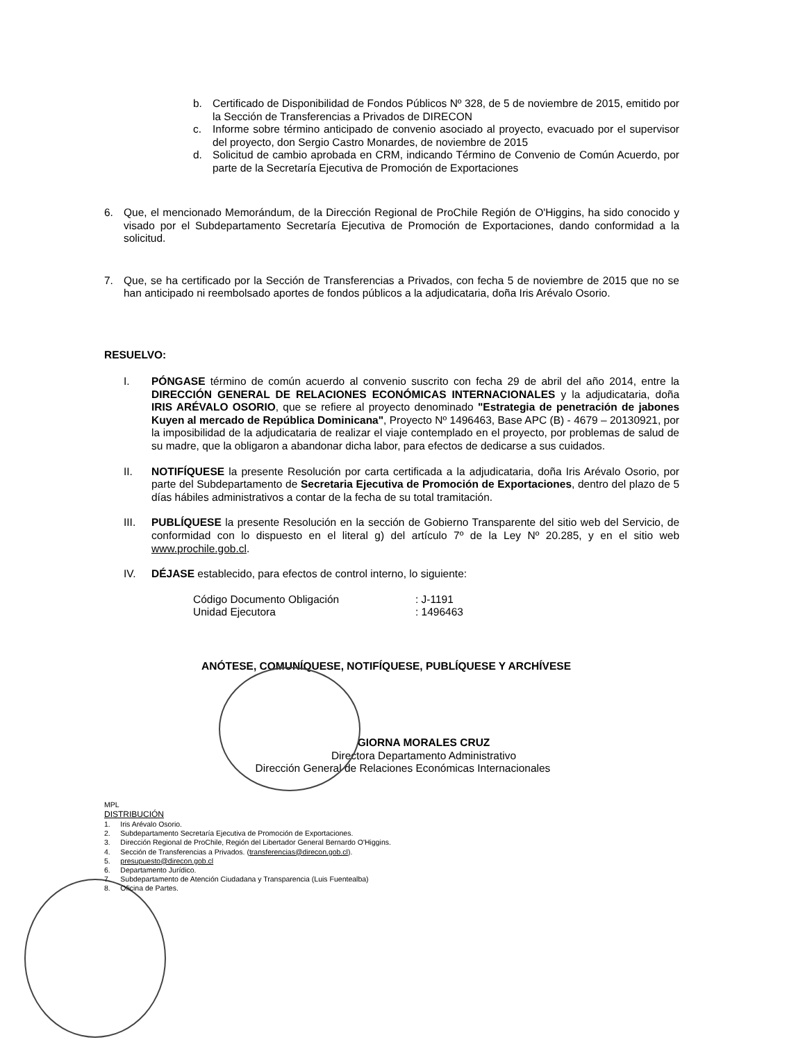b. Certificado de Disponibilidad de Fondos Públicos Nº 328, de 5 de noviembre de 2015, emitido por la Sección de Transferencias a Privados de DIRECON
c. Informe sobre término anticipado de convenio asociado al proyecto, evacuado por el supervisor del proyecto, don Sergio Castro Monardes, de noviembre de 2015
d. Solicitud de cambio aprobada en CRM, indicando Término de Convenio de Común Acuerdo, por parte de la Secretaría Ejecutiva de Promoción de Exportaciones
6. Que, el mencionado Memorándum, de la Dirección Regional de ProChile Región de O'Higgins, ha sido conocido y visado por el Subdepartamento Secretaría Ejecutiva de Promoción de Exportaciones, dando conformidad a la solicitud.
7. Que, se ha certificado por la Sección de Transferencias a Privados, con fecha 5 de noviembre de 2015 que no se han anticipado ni reembolsado aportes de fondos públicos a la adjudicataria, doña Iris Arévalo Osorio.
RESUELVO:
I. PÓNGASE término de común acuerdo al convenio suscrito con fecha 29 de abril del año 2014, entre la DIRECCIÓN GENERAL DE RELACIONES ECONÓMICAS INTERNACIONALES y la adjudicataria, doña IRIS ARÉVALO OSORIO, que se refiere al proyecto denominado "Estrategia de penetración de jabones Kuyen al mercado de República Dominicana", Proyecto Nº 1496463, Base APC (B) - 4679 – 20130921, por la imposibilidad de la adjudicataria de realizar el viaje contemplado en el proyecto, por problemas de salud de su madre, que la obligaron a abandonar dicha labor, para efectos de dedicarse a sus cuidados.
II. NOTIFÍQUESE la presente Resolución por carta certificada a la adjudicataria, doña Iris Arévalo Osorio, por parte del Subdepartamento de Secretaria Ejecutiva de Promoción de Exportaciones, dentro del plazo de 5 días hábiles administrativos a contar de la fecha de su total tramitación.
III. PUBLÍQUESE la presente Resolución en la sección de Gobierno Transparente del sitio web del Servicio, de conformidad con lo dispuesto en el literal g) del artículo 7º de la Ley Nº 20.285, y en el sitio web www.prochile.gob.cl.
IV. DÉJASE establecido, para efectos de control interno, lo siguiente:
| Código Documento Obligación | : J-1191 |
| Unidad Ejecutora | : 1496463 |
ANÓTESE, COMUNÍQUESE, NOTIFÍQUESE, PUBLÍQUESE Y ARCHÍVESE
GIORNA MORALES CRUZ
Directora Departamento Administrativo
Dirección General de Relaciones Económicas Internacionales
MPL
DISTRIBUCIÓN
1. Iris Arévalo Osorio.
2. Subdepartamento Secretaría Ejecutiva de Promoción de Exportaciones.
3. Dirección Regional de ProChile, Región del Libertador General Bernardo O'Higgins.
4. Sección de Transferencias a Privados. (transferencias@direcon.gob.cl).
5. presupuesto@direcon.gob.cl
6. Departamento Jurídico.
7. Subdepartamento de Atención Ciudadana y Transparencia (Luis Fuentealba)
8. Oficina de Partes.